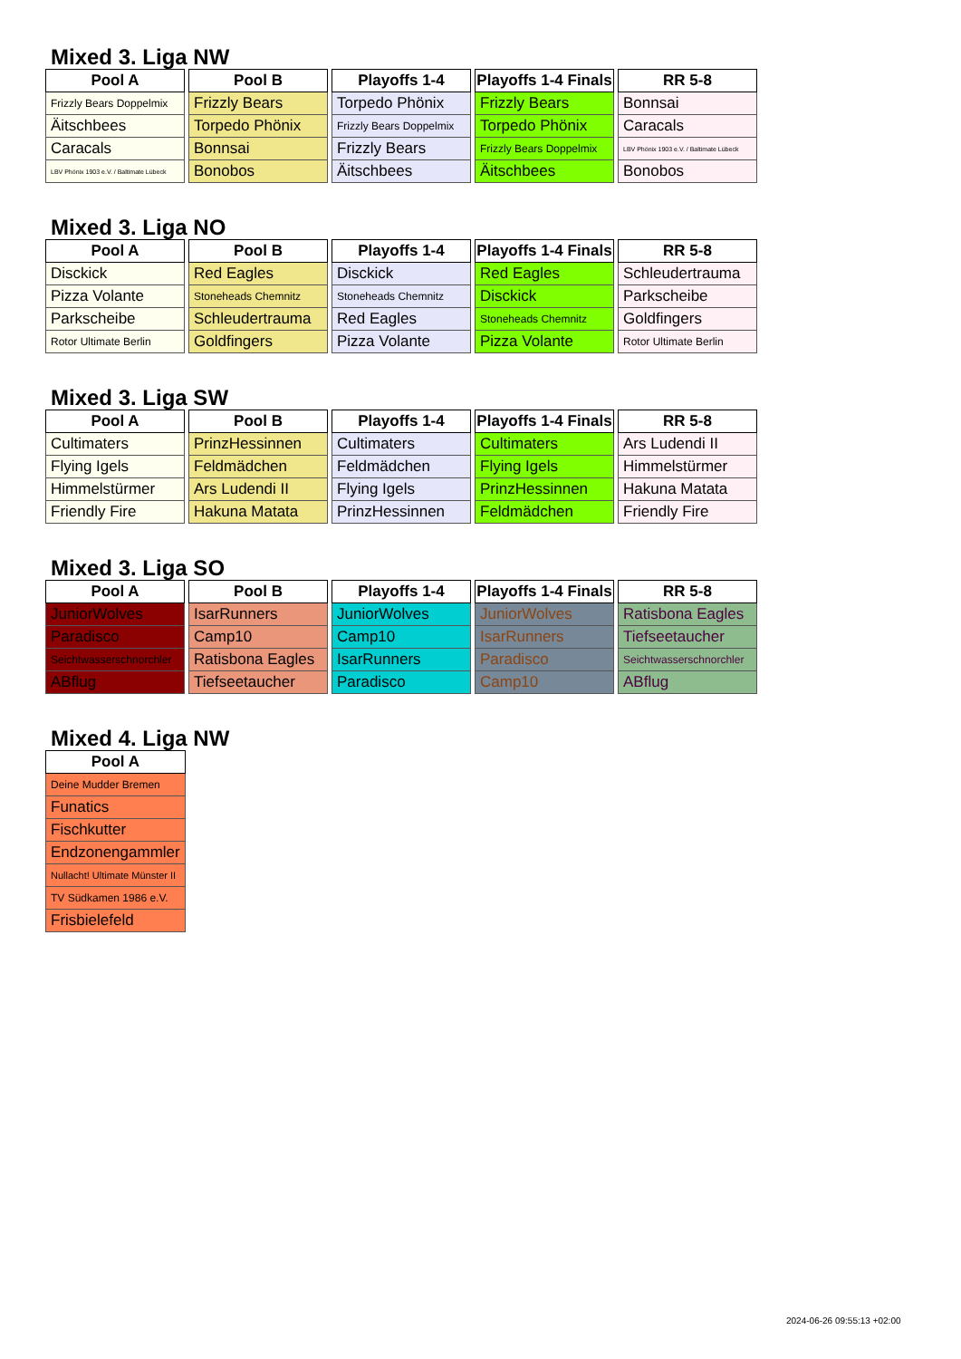Mixed 3. Liga NW
| Pool A |
| --- |
| Frizzly Bears Doppelmix |
| Äitschbees |
| Caracals |
| LBV Phönix 1903 e.V. / Baltimate Lübeck |
| Pool B |
| --- |
| Frizzly Bears |
| Torpedo Phönix |
| Bonnsai |
| Bonobos |
| Playoffs 1-4 |
| --- |
| Torpedo Phönix |
| Frizzly Bears Doppelmix |
| Frizzly Bears |
| Äitschbees |
| Playoffs 1-4 Finals |
| --- |
| Frizzly Bears |
| Torpedo Phönix |
| Frizzly Bears Doppelmix |
| Äitschbees |
| RR 5-8 |
| --- |
| Bonnsai |
| Caracals |
| LBV Phönix 1903 e.V. / Baltimate Lübeck |
| Bonobos |
Mixed 3. Liga NO
| Pool A |
| --- |
| Disckick |
| Pizza Volante |
| Parkscheibe |
| Rotor Ultimate Berlin |
| Pool B |
| --- |
| Red Eagles |
| Stoneheads Chemnitz |
| Schleudertrauma |
| Goldfingers |
| Playoffs 1-4 |
| --- |
| Disckick |
| Stoneheads Chemnitz |
| Red Eagles |
| Pizza Volante |
| Playoffs 1-4 Finals |
| --- |
| Red Eagles |
| Disckick |
| Stoneheads Chemnitz |
| Pizza Volante |
| RR 5-8 |
| --- |
| Schleudertrauma |
| Parkscheibe |
| Goldfingers |
| Rotor Ultimate Berlin |
Mixed 3. Liga SW
| Pool A |
| --- |
| Cultimaters |
| Flying Igels |
| Himmelstürmer |
| Friendly Fire |
| Pool B |
| --- |
| PrinzHessinnen |
| Feldmädchen |
| Ars Ludendi II |
| Hakuna Matata |
| Playoffs 1-4 |
| --- |
| Cultimaters |
| Feldmädchen |
| Flying Igels |
| PrinzHessinnen |
| Playoffs 1-4 Finals |
| --- |
| Cultimaters |
| Flying Igels |
| PrinzHessinnen |
| Feldmädchen |
| RR 5-8 |
| --- |
| Ars Ludendi II |
| Himmelstürmer |
| Hakuna Matata |
| Friendly Fire |
Mixed 3. Liga SO
| Pool A |
| --- |
| JuniorWolves |
| Paradisco |
| Seichtwasserschnorchler |
| ABflug |
| Pool B |
| --- |
| IsarRunners |
| Camp10 |
| Ratisbona Eagles |
| Tiefseetaucher |
| Playoffs 1-4 |
| --- |
| JuniorWolves |
| Camp10 |
| IsarRunners |
| Paradisco |
| Playoffs 1-4 Finals |
| --- |
| JuniorWolves |
| IsarRunners |
| Paradisco |
| Camp10 |
| RR 5-8 |
| --- |
| Ratisbona Eagles |
| Tiefseetaucher |
| Seichtwasserschnorchler |
| ABflug |
Mixed 4. Liga NW
| Pool A |
| --- |
| Deine Mudder Bremen |
| Funatics |
| Fischkutter |
| Endzonengammler |
| Nullacht! Ultimate Münster II |
| TV Südkamen 1986 e.V. |
| Frisbielefeld |
2024-06-26 09:55:13 +02:00